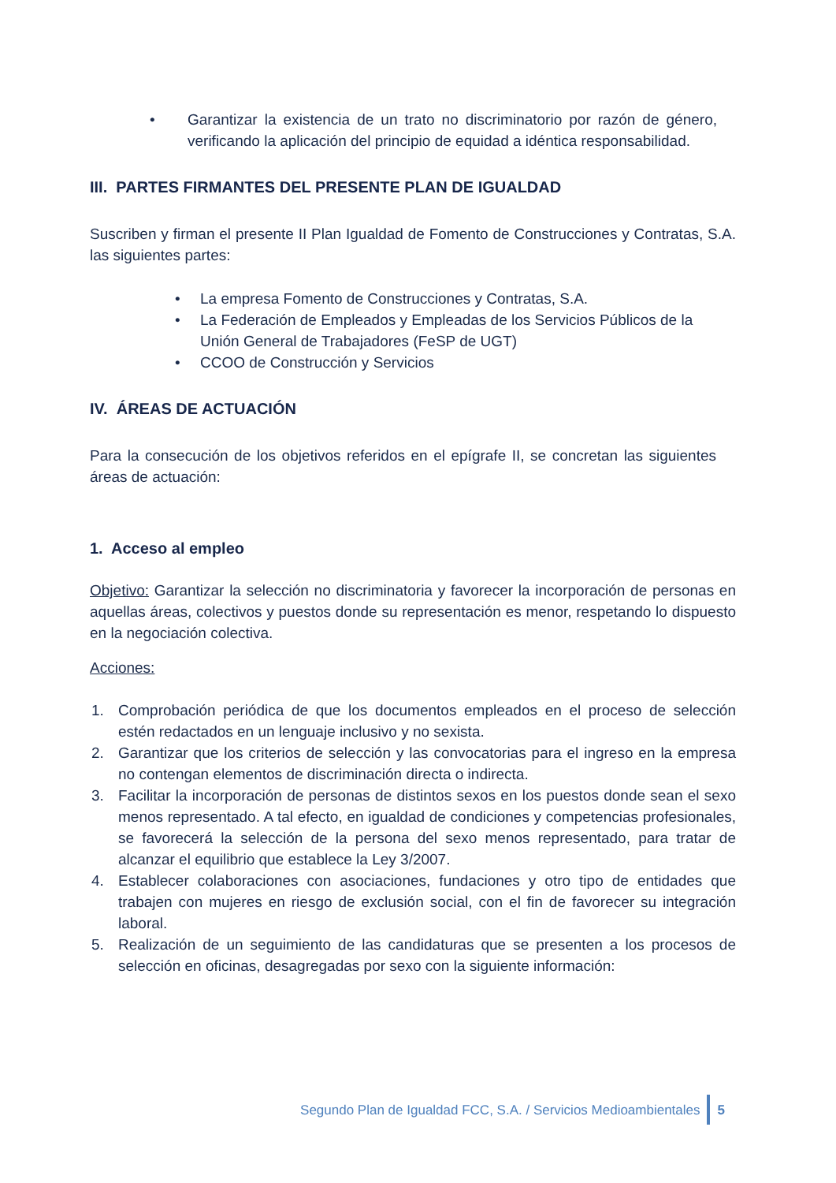• Garantizar la existencia de un trato no discriminatorio por razón de género, verificando la aplicación del principio de equidad a idéntica responsabilidad.
III. PARTES FIRMANTES DEL PRESENTE PLAN DE IGUALDAD
Suscriben y firman el presente II Plan Igualdad de Fomento de Construcciones y Contratas, S.A. las siguientes partes:
• La empresa Fomento de Construcciones y Contratas, S.A.
• La Federación de Empleados y Empleadas de los Servicios Públicos de la Unión General de Trabajadores (FeSP de UGT)
• CCOO de Construcción y Servicios
IV. ÁREAS DE ACTUACIÓN
Para la consecución de los objetivos referidos en el epígrafe II, se concretan las siguientes áreas de actuación:
1. Acceso al empleo
Objetivo: Garantizar la selección no discriminatoria y favorecer la incorporación de personas en aquellas áreas, colectivos y puestos donde su representación es menor, respetando lo dispuesto en la negociación colectiva.
Acciones:
1. Comprobación periódica de que los documentos empleados en el proceso de selección estén redactados en un lenguaje inclusivo y no sexista.
2. Garantizar que los criterios de selección y las convocatorias para el ingreso en la empresa no contengan elementos de discriminación directa o indirecta.
3. Facilitar la incorporación de personas de distintos sexos en los puestos donde sean el sexo menos representado. A tal efecto, en igualdad de condiciones y competencias profesionales, se favorecerá la selección de la persona del sexo menos representado, para tratar de alcanzar el equilibrio que establece la Ley 3/2007.
4. Establecer colaboraciones con asociaciones, fundaciones y otro tipo de entidades que trabajen con mujeres en riesgo de exclusión social, con el fin de favorecer su integración laboral.
5. Realización de un seguimiento de las candidaturas que se presenten a los procesos de selección en oficinas, desagregadas por sexo con la siguiente información:
Segundo Plan de Igualdad FCC, S.A. / Servicios Medioambientales 5